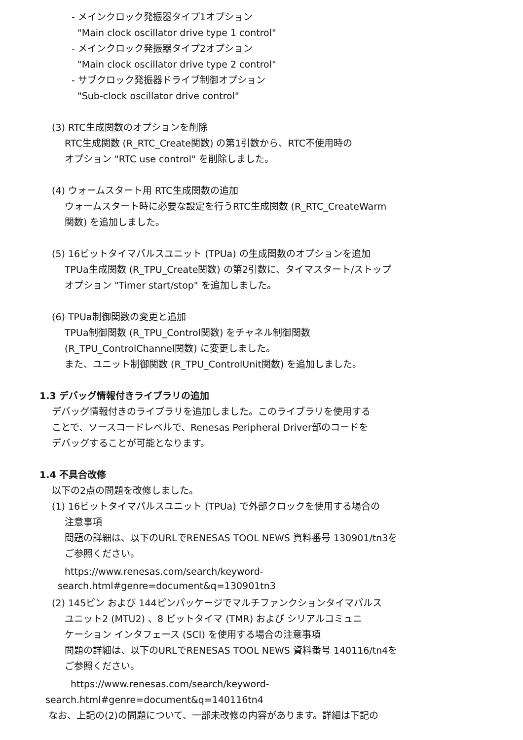- メインクロック発振器タイプ1オプション
"Main clock oscillator drive type 1 control"
- メインクロック発振器タイプ2オプション
"Main clock oscillator drive type 2 control"
- サブクロック発振器ドライブ制御オプション
"Sub-clock oscillator drive control"
(3) RTC生成関数のオプションを削除
RTC生成関数 (R_RTC_Create関数) の第1引数から、RTC不使用時の
オプション "RTC use control" を削除しました。
(4) ウォームスタート用 RTC生成関数の追加
ウォームスタート時に必要な設定を行うRTC生成関数 (R_RTC_CreateWarm
関数) を追加しました。
(5) 16ビットタイマパルスユニット (TPUa) の生成関数のオプションを追加
TPUa生成関数 (R_TPU_Create関数) の第2引数に、タイマスタート/ストップ
オプション "Timer start/stop" を追加しました。
(6) TPUa制御関数の変更と追加
TPUa制御関数 (R_TPU_Control関数) をチャネル制御関数
(R_TPU_ControlChannel関数) に変更しました。
また、ユニット制御関数 (R_TPU_ControlUnit関数) を追加しました。
1.3 デバッグ情報付きライブラリの追加
デバッグ情報付きのライブラリを追加しました。このライブラリを使用する
ことで、ソースコードレベルで、Renesas Peripheral Driver部のコードを
デバッグすることが可能となります。
1.4 不具合改修
以下の2点の問題を改修しました。
(1) 16ビットタイマパルスユニット (TPUa) で外部クロックを使用する場合の
注意事項
問題の詳細は、以下のURLでRENESAS TOOL NEWS 資料番号 130901/tn3を
ご参照ください。
https://www.renesas.com/search/keyword-
search.html#genre=document&q=130901tn3
(2) 145ピン および 144ピンパッケージでマルチファンクションタイマパルス
ユニット2 (MTU2) 、8 ビットタイマ (TMR) および シリアルコミュニ
ケーション インタフェース (SCI) を使用する場合の注意事項
問題の詳細は、以下のURLでRENESAS TOOL NEWS 資料番号 140116/tn4を
ご参照ください。
https://www.renesas.com/search/keyword-
search.html#genre=document&q=140116tn4
なお、上記の(2)の問題について、一部未改修の内容があります。詳細は下記の